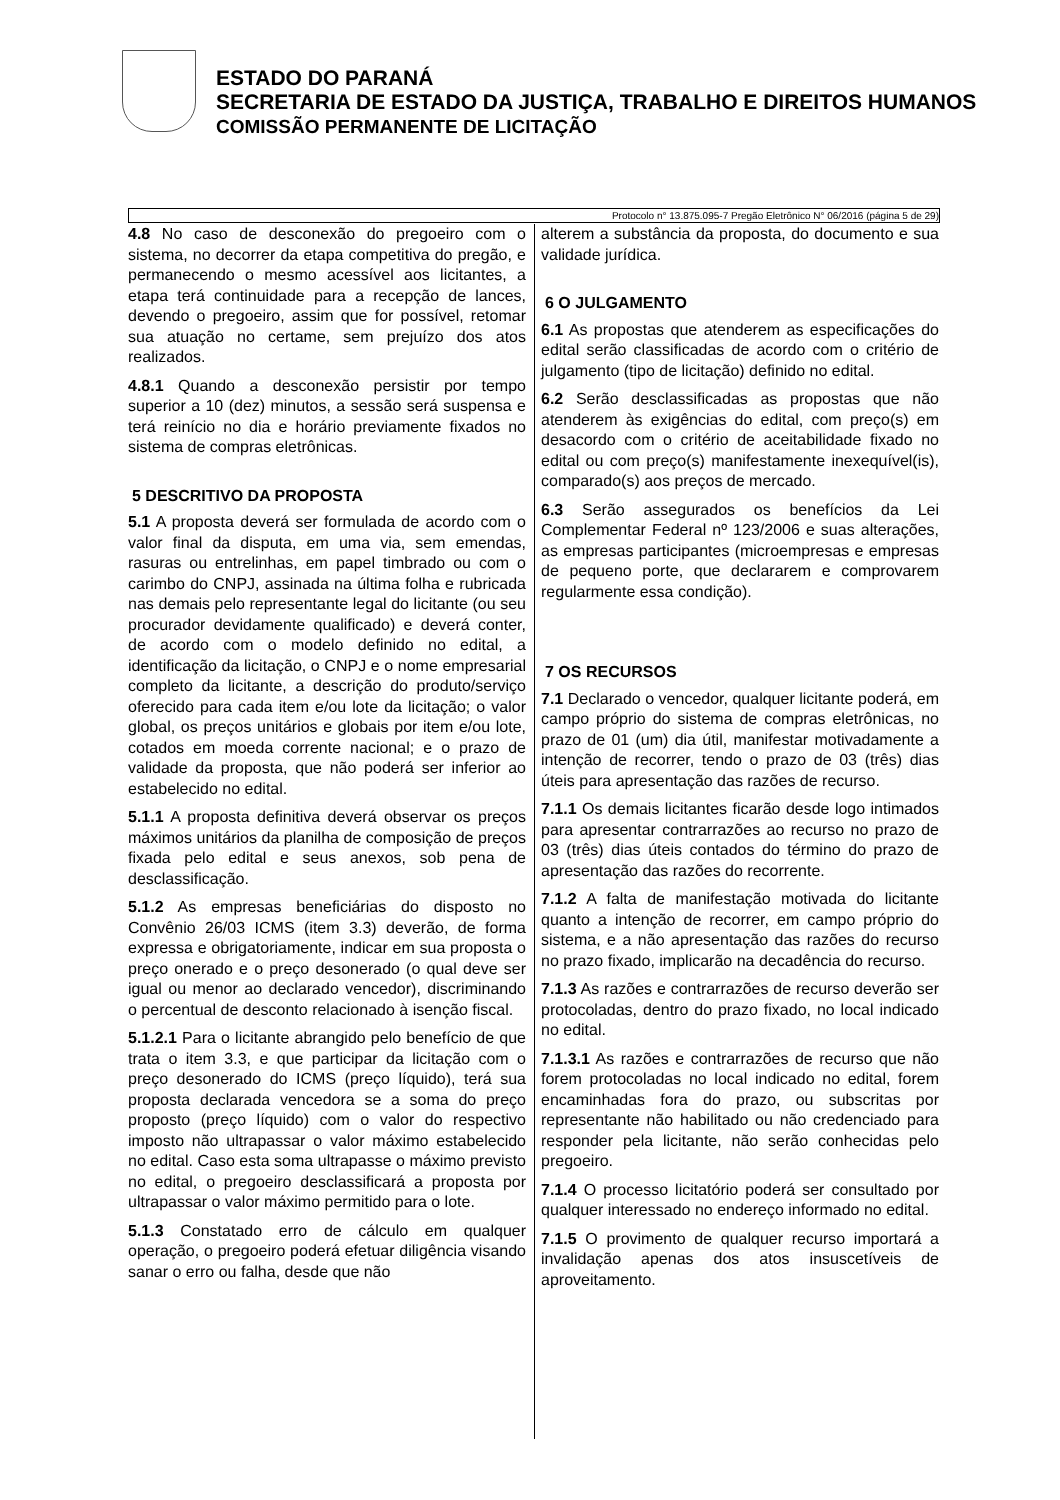ESTADO DO PARANÁ
SECRETARIA DE ESTADO DA JUSTIÇA, TRABALHO E DIREITOS HUMANOS
COMISSÃO PERMANENTE DE LICITAÇÃO
Protocolo n° 13.875.095-7 Pregão Eletrônico N° 06/2016 (página 5 de 29)
4.8 No caso de desconexão do pregoeiro com o sistema, no decorrer da etapa competitiva do pregão, e permanecendo o mesmo acessível aos licitantes, a etapa terá continuidade para a recepção de lances, devendo o pregoeiro, assim que for possível, retomar sua atuação no certame, sem prejuízo dos atos realizados.
4.8.1 Quando a desconexão persistir por tempo superior a 10 (dez) minutos, a sessão será suspensa e terá reinício no dia e horário previamente fixados no sistema de compras eletrônicas.
5 DESCRITIVO DA PROPOSTA
5.1 A proposta deverá ser formulada de acordo com o valor final da disputa, em uma via, sem emendas, rasuras ou entrelinhas, em papel timbrado ou com o carimbo do CNPJ, assinada na última folha e rubricada nas demais pelo representante legal do licitante (ou seu procurador devidamente qualificado) e deverá conter, de acordo com o modelo definido no edital, a identificação da licitação, o CNPJ e o nome empresarial completo da licitante, a descrição do produto/serviço oferecido para cada item e/ou lote da licitação; o valor global, os preços unitários e globais por item e/ou lote, cotados em moeda corrente nacional; e o prazo de validade da proposta, que não poderá ser inferior ao estabelecido no edital.
5.1.1 A proposta definitiva deverá observar os preços máximos unitários da planilha de composição de preços fixada pelo edital e seus anexos, sob pena de desclassificação.
5.1.2 As empresas beneficiárias do disposto no Convênio 26/03 ICMS (item 3.3) deverão, de forma expressa e obrigatoriamente, indicar em sua proposta o preço onerado e o preço desonerado (o qual deve ser igual ou menor ao declarado vencedor), discriminando o percentual de desconto relacionado à isenção fiscal.
5.1.2.1 Para o licitante abrangido pelo benefício de que trata o item 3.3, e que participar da licitação com o preço desonerado do ICMS (preço líquido), terá sua proposta declarada vencedora se a soma do preço proposto (preço líquido) com o valor do respectivo imposto não ultrapassar o valor máximo estabelecido no edital. Caso esta soma ultrapasse o máximo previsto no edital, o pregoeiro desclassificará a proposta por ultrapassar o valor máximo permitido para o lote.
5.1.3 Constatado erro de cálculo em qualquer operação, o pregoeiro poderá efetuar diligência visando sanar o erro ou falha, desde que não
alterem a substância da proposta, do documento e sua validade jurídica.
6 O JULGAMENTO
6.1 As propostas que atenderem as especificações do edital serão classificadas de acordo com o critério de julgamento (tipo de licitação) definido no edital.
6.2 Serão desclassificadas as propostas que não atenderem às exigências do edital, com preço(s) em desacordo com o critério de aceitabilidade fixado no edital ou com preço(s) manifestamente inexequível(is), comparado(s) aos preços de mercado.
6.3 Serão assegurados os benefícios da Lei Complementar Federal nº 123/2006 e suas alterações, as empresas participantes (microempresas e empresas de pequeno porte, que declararem e comprovarem regularmente essa condição).
7 OS RECURSOS
7.1 Declarado o vencedor, qualquer licitante poderá, em campo próprio do sistema de compras eletrônicas, no prazo de 01 (um) dia útil, manifestar motivadamente a intenção de recorrer, tendo o prazo de 03 (três) dias úteis para apresentação das razões de recurso.
7.1.1 Os demais licitantes ficarão desde logo intimados para apresentar contrarrazões ao recurso no prazo de 03 (três) dias úteis contados do término do prazo de apresentação das razões do recorrente.
7.1.2 A falta de manifestação motivada do licitante quanto a intenção de recorrer, em campo próprio do sistema, e a não apresentação das razões do recurso no prazo fixado, implicarão na decadência do recurso.
7.1.3 As razões e contrarrazões de recurso deverão ser protocoladas, dentro do prazo fixado, no local indicado no edital.
7.1.3.1 As razões e contrarrazões de recurso que não forem protocoladas no local indicado no edital, forem encaminhadas fora do prazo, ou subscritas por representante não habilitado ou não credenciado para responder pela licitante, não serão conhecidas pelo pregoeiro.
7.1.4 O processo licitatório poderá ser consultado por qualquer interessado no endereço informado no edital.
7.1.5 O provimento de qualquer recurso importará a invalidação apenas dos atos insuscetíveis de aproveitamento.